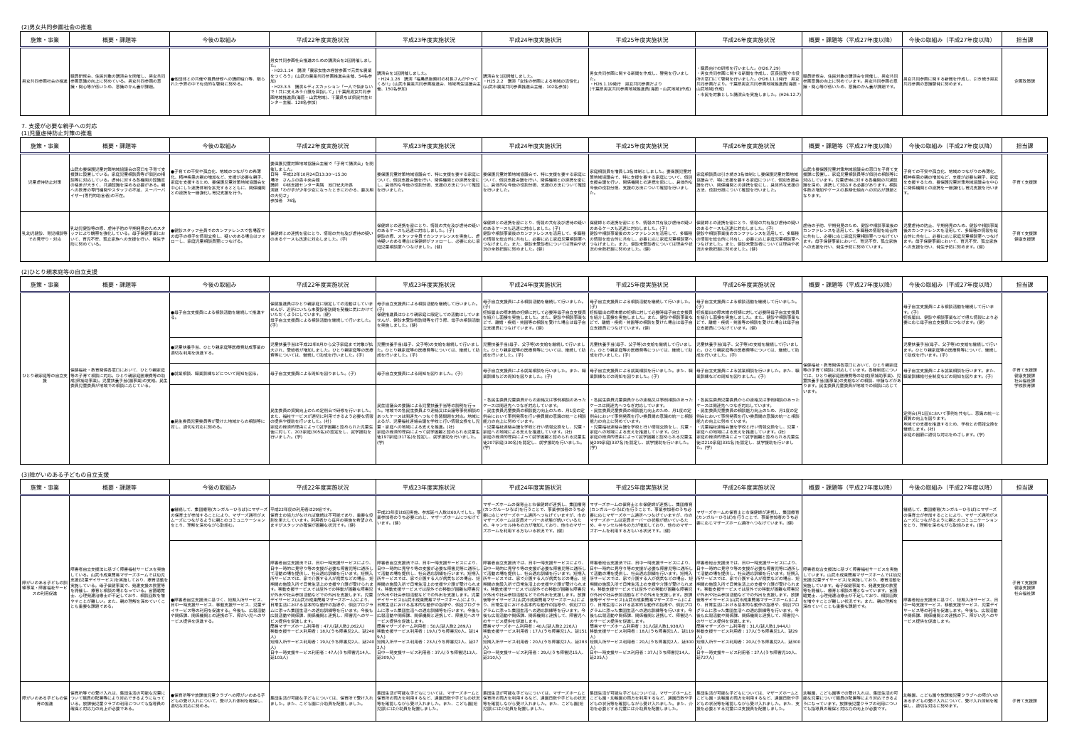(2)男女共同参画社会の推進
| 施策・事業 | 概要・課題等 | 今後の取組み | 平成22年度実施状況 | 平成23年度実施状況 | 平成24年度実施状況 | 平成25年度実施状況 | 平成26年度実施状況 | 概要・課題等（平成27年度以降） | 今後の取組み（平成27年度以降） | 担当課 |
| --- | --- | --- | --- | --- | --- | --- | --- | --- | --- | --- |
| 男女共同参画社会の推進 | 職員研修会、住民対象の講演会を開催し、男女共同参画意識の向上に努めている。男女共同参画の意識・関心等が低いため、意識のかん養が課題。 | ●他団体との共催や職員研修への講師紹介等、限られた予算の中で有効的な啓発に努める。 | 男女共同参画社会推進のための講演会を2回開催しました。 ・H23.1.14 講演「農家女性の経営参画で元気な農業をつくろう」(山武市農業共同参画推進会主催、54名参加) ・H23.3.5 講演＆ディスカッション「一人で悩まないで！共に支えあう介護を目指して」(千葉県男女共同参画地域推進員(海匝・山武地域)、千葉県ちば県民共生センター主催、128名参加) | 講演会を1回開催しました。 ・H24.1.28 講演「福島県飯舘村の村長さんがやってくる!!」(山武市農業共同参画推進会、地域再生協議会主催、150名参加) | 講演会を1回開催しました。 ・H25.2.2 講演「女性の参画による地域の活性化」 (山武市農業共同参画推進会主催、102名参加) | 男女共同参画に関する新聞を作成し、啓発を行いました。 ・H26.1.19発行 男女共同参画だより (千葉県男女共同参画地域推進員(海匝・山武地域)作成) | ・職員向けの研修を行いました。(H26.7.29) ・男女共同参画に関する新聞を作成し、区長回覧や市役所の窓口にて啓発を行いました。(H26.11.1発行 男女共同参画だより。千葉県男女共同参画地域推進員(海匝・山武地域)作成) ・市民を対象とした講演会を実施しました。(H26.12.7) | 職員研修会、住民対象の講演会を開催し、男女共同参画意識の向上に努めています。男女共同参画の意識・関心等が低いため、意識のかん養が課題です。 | 男女共同参画に関する新聞を作成し、引き続き男女共同参画の意識啓発に努めます。 | 企画政策課 |
7. 支援が必要な親子への対応
(1)児童虐待防止対策の推進
| 施策・事業 | 概要・課題等 | 今後の取組み | 平成22年度実施状況 | 平成23年度実施状況 | 平成24年度実施状況 | 平成25年度実施状況 | 平成26年度実施状況 | 概要・課題等（平成27年度以降） | 今後の取組み（平成27年度以降） | 担当課 |
| --- | --- | --- | --- | --- | --- | --- | --- | --- | --- | --- |
| 児童虐待防止対策 | 山武市要保護児童対策地域協議会の窓口を子育て支援課に設置している。家庭児童相談員等が個別の相談等に対応している。虐待に対する各機関の認識度の格差が大きく、共通認識を深める必要がある。親への教育の専門機関やスタッフの不足、スーパーバイザー(専門的助言者)の不在。 | ●子育ての不安や孤立化、地域のつながりの希薄化、精神疾患の親の増加など、支援が必要な親子、家庭を支援するため、要保護児童対策地域協議会を中心にした連携体制を拡充するとともに、関係機関との連携を一層強化し育児支援を行う。 | 要保護児童対策地域協議会主催で「子育て講演会」を開催しました。 日時 平成22年10月24日13:30～15:30 場所 さんぶの森中央会館 講師 中核支援センター夷隅 池口紀夫所長 演題「わが子が少年少女になったときにわかる、要次期の大切さ」 参加者 76名 | 要保護児童対策地域協議会で、特に支援を要する家庭について、個別支援会議を行い、関係機関との連携を密にし、具体的な今後の役割分担、支援の方法について確認を行いました。 | 要保護児童対策地域協議会で、特に支援を要する家庭について、個別支援会議を行い、関係機関との連携を密にし、具体的な今後の役割分担、支援の方法について確認を行いました。 | 家庭相談員を増員し3名体制としました。要保護児童対策地域協議会で、特に支援を要する家庭について、個別支援会議を行い、関係機関との連携を密にし、具体的な今後の役割分担、支援の方法について確認を行いました。 | 家庭相談員は引き続き3名体制とし要保護児童対策地域協議会で、特に支援を要する家庭について、個別支援会議を行い、関係機関との連携を密にし、具体的な支援の方法、役割分担について確認を行いました。 | 山武市要保護児童対策地域協議会の窓口を子育て支援課に設置し、家庭児童相談員等が個別の相談等に対応しています。児童虐待に対する各機関の共通認識を深め、連携して対応する必要があります。相談件数の増加やケースの長期化傾向への対応が課題となります。 | 子育ての不安や孤立化、地域のつながりの希薄化、精神疾患の親の増加など、支援が必要な親子、家庭を支援するため、要保護児童対策地域協議会を中心に関係機関との連携を一層強化し育児支援を行います。 | 子育て支援課 |
| 乳幼児健診、育児相談等での見守り・対応 | 乳幼児健診等の際、虐待予防の早期発見のためスタッフにより観察を強化している。母子保健事業において、育児不安、孤立家族への支援を行い、発生予防に努めている。 | ●健診スタッフ全員でのカンファレンスで各場面での母子の様子を情報交換し、疑いのある場合はフォローし、家庭児童相談員室につなげる。 | 保健師との連携を密にとり、情報の共有及び虐待の疑いのあるケースも迅速に対応しました。(子) | 保健師との連携を密にとり、情報の共有及び虐待の疑いのあるケースも迅速に対応しました。(子) 健診の際、スタッフ全員でカンファレンスを実施し、虐待疑いのある場合は保健師がフォローし、必要に応じ家庭児童相談室へつなげました。(健) | 保健師との連携を密にとり、情報の共有及び虐待の疑いのあるケースも迅速に対応しました。(子) 健診や相談事業後のカンファレンスを活用して、多職種の情報を総合的に共有し、必要に応じ家庭児童相談室へつなげました。また、健診未受診者については理由や状況の全数把握に努めました。(健) | 保健師との連携を密にとり、情報の共有及び虐待の疑いのあるケースも迅速に対応しました。(子) 健診や相談事業後のカンファレンスを活用して、多職種の情報を総合的に共有し、必要に応じ家庭児童相談室へつなげました。また、健診未受診者については理由や状況の全数把握に努めました。(健) | 保健師との連携を密にとり、情報の共有及び虐待の疑いのあるケースも迅速に対応しました。(子) 健診や相談事業後のカンファレンスを活用して、多職種の情報を総合的に共有し、必要に応じ家庭児童相談室へつなげました。また、健診未受診者については理由や状況の全数把握に努めました。(健) | 虐待の予防、早期発見のため、健診や相談事業後のカンファレンスを活用して、多職種の情報を総合的に共有し、必要に応じ家庭児童相談室へつなげています。母子保健事業において、育児不安、孤立家族への支援を行い、発生予防に努めています。 | 児童虐待の防止、早期発見のため、健診や相談事業後のカンファレンスを活用して、多職種の情報を総合的に共有し、必要に応じ家庭児童相談室へつなげます。母子保健事業において、育児不安、孤立家族への支援を行い、発生予防に努めます。(健) | 子育て支援課 健康支援課 |
(2)ひとり親家庭等の自立支援
| 施策・事業 | 概要・課題等 | 今後の取組み | 平成22年度実施状況 | 平成23年度実施状況 | 平成24年度実施状況 | 平成25年度実施状況 | 平成26年度実施状況 | 概要・課題等（平成27年度以降） | 今後の取組み（平成27年度以降） | 担当課 |
| --- | --- | --- | --- | --- | --- | --- | --- | --- | --- | --- |
| ひとり親家庭等の自立支援 | 保健福祉・教育関係各窓口において、ひとり親家庭等の子育て相談に対応。ひとり親家庭医療費等の助成(県補助事業)。児童扶養手当(国事業)の支給。民生委員児童委員が地域での相談に応じている。 | ●母子自立支援員による相談活動を継続して推進する。 | 保健推進員はひとり親家庭に限定しての活動はしていませんが、近所にいたら未受診者訪問を契機に気にかけていただくようにしています。(健) 母子自立支援員による相談活動を継続して行いました。(子) | 母子自立支援員による相談活動を継続して行いました。(子) 保健推進員はひとり親家庭に限定しての活動はしていませんが、健診未受診者訪問等を行う際、母子の相談活動を実施しました。(健) | 母子自立支援員による相談活動を継続して行いました。(子) 妊娠届出の際未婚の妊婦に対して必要時母子自立支援員を紹介し面接を実施しました。また、健診や相談事業などで、離婚・疾病・貧困等の相談を受けた場合は母子自立支援員につなげています。(健) | 母子自立支援員による相談活動を継続して行いました。(子) 妊娠届出の際未婚の妊婦に対して必要時母子自立支援員を紹介し面接を実施しました。また、健診や相談事業などで、離婚・疾病・貧困等の相談を受けた場合は母子自立支援員につなげています。(健) | 母子自立支援員による相談活動を継続して行いました。(子) 妊娠届出の際未婚の妊婦に対して必要時母子自立支援員を紹介し面接を実施しました。また、健診や相談事業などで、離婚・疾病・貧困等の相談を受けた場合は母子自立支援員につなげています。(健) | 保健福祉・教育関係各窓口において、ひとり親家庭等の子育て相談に対応しています。各種制度については、ひとり親家庭医療費等の助成(県補助事業)、児童扶養手当(国事業)の支給などの相談、申請などがあります。民生委員児童委員が地域での相談に応じています。 | 母子自立支援員による相談活動を継続して行います。(子) 妊娠届出、健診や相談事業などで得た情報により必要に応じ母子自立支援員につなげます。(健) | 子育て支援課 健康支援課 社会福祉課 学校教育課 |
| | | ●児童扶養手当、ひとり親家庭等医療費助成事業の適切な利用を促進する。 | 児童扶養手当は平成22年8月から父子家庭まで対象が拡大され、受給者が増加しました。ひとり親家庭等の医療費等については、継続して助成を行いました。(子) | 児童扶養手当(母子、父子等)の支給を継続して行いました。ひとり親家庭等の医療費等については、継続して助成を行いました。(子) | 児童扶養手当(母子、父子等)の支給を継続して行いました。ひとり親家庭等の医療費等については、継続して助成を行いました。(子) | 児童扶養手当(母子、父子等)の支給を継続して行いました。ひとり親家庭等の医療費等については、継続して助成を行いました。(子) | 児童扶養手当(母子、父子等)の支給を継続して行いました。ひとり親家庭等の医療費等については、継続して助成を行いました。(子) | | 児童扶養手当(母子、父子等)の支給を継続して行います。ひとり親家庭等の医療費等について、継続して助成を行います。(子) | |
| | | ●就業相談、職業訓練などについて周知を図る。 | 母子自立支援員による周知を図りました。(子) | 母子自立支援員による周知を図りました。(子) | 母子自立支援員による就業相談を行いました。また、職業訓練などの周知を図りました。(子) | 母子自立支援員による就業相談を行いました。また、職業訓練などの周知を図りました。(子) | 母子自立支援員による就業相談を行いました。また、職業訓練などの周知を図りました。(子) | | 母子自立支援員による就業相談を行います。また、職業訓練給付金制度などの周知を図ります。(子) | |
| | | ●民生委員児童委員等が受けた地域からの相談等に対し、適切な対応に努める。 | 民生委員の資質向上のため定例会で研修を行いました。また、福祉サービスが適切に利用できるよう必要な情報の提供や援助を行いました。(社) 家庭の経済的理由によって就学困難と認められた児童生徒に対して、203家庭(305名)の認定をし、就学援助を行いました。(学) | 民生協議会の要請による児童扶養手当等の説明を行った。地域での各民生委員より連絡又は会議等事例相談のあったケースは関連先へつなぐ各諸問題を対応。地域によるが、児童福祉連絡会議を学校と行い情報交換をし児童・家庭への地域による支えを推進。(社) 家庭の経済的理由によって就学困難と認められる児童生徒197家庭(317名)を認定し、就学援助を行いました。(学) | ・各民生委員児童委員からの連絡又は事例相談のあったケースは関連先へつなぎ対応しています。 ・民生委員児童委員の相談能力向上のため、月1度の定例会において事例発表を行い委員間の意識の統一と相談能力の向上に努めています。 ・児童福祉連絡会議を学校と行い情報交換をし、児童・家庭への地域による支えを推進しています。(社) 家庭の経済的理由によって就学困難と認められる児童生徒207家庭(330名)を認定し、就学援助を行いました。(学) | ・各民生委員児童委員からの連絡又は事例相談のあったケースは関連先へつなぎ対応しています。 ・民生委員児童委員の相談能力向上のため、月1度の定例会において事例発表を行い委員間の意識の統一と相談能力の向上に努めています。 ・児童福祉連絡会議を学校と行い情報交換をし、児童・家庭への地域による支えを推進しています。(社) 家庭の経済的理由によって就学困難と認められる児童生徒209家庭(337名)を認定し、就学援助を行いました。(学) | ・各民生委員児童委員からの連絡又は事例相談のあったケースは関連先へつなぎ対応しています。 ・民生委員児童委員の相談能力向上のため、月1度の定例会において事例発表を行い委員間の意識の統一と相談能力の向上に努めています。 ・児童福祉連絡会議を学校と行い情報交換をし、児童・家庭への地域による支えを推進しています。(社) 家庭の経済的理由によって就学困難と認められる児童生徒は210家庭(331名)を認定し、就学援助を行いました。(学) | | 定例会(月1回)において事例を共有し、意識の統一と資質の向上を図ります。 地域での支援を推進するため、学校との情報交換を継続します。(社) 家庭の困窮に適切な対応をめざします。(学) | |
(3)障がいのある子どもの自立支援
| 施策・事業 | 概要・課題等 | 今後の取組み | 平成22年度実施状況 | 平成23年度実施状況 | 平成24年度実施状況 | 平成25年度実施状況 | 平成26年度実施状況 | 概要・課題等（平成27年度以降） | 今後の取組み（平成27年度以降） | 担当課 |
| --- | --- | --- | --- | --- | --- | --- | --- | --- | --- | --- |
| 障がいのある子どもの訓練事業・障害福祉サービスの利用促進 | 障害者自立支援法に基づく障害福祉サービスを実施している。山武市成東簡易マザーズホームでは幼児支援(児童デイサービス)を実施しており、療育活動を実施している。母子保健事業で、発達支援の教室等を開催し、療育と相談の場となっている。言語聴覚士、心理発達治療士が不足しており、相談回数を増やすことが難しい。また、親の理解を深めていくことも重要な課題である。 | ●継続して、集団療育(カンガルーひろば)にマザーズの保育士が参加することにより、マザーズ通所がスムーズにつながるように親とのコミュニケーションをとり、理解を深めながら取組む。 | 平成22年度の利用者は29組です。 保育士の協力がなければ継続は不可能であり、重要な役割を果たしています。利用者から毎月の実施を希望されますがスタッフの確保が困難な状況です。(健) | 平成23年度は6回実施、参加延べ人数は60人でした。事業参加者のうち必要に応じ、マザーズホームにつなげています。(健) | マザーズホームの保育士と市保健師が連携し、集団療育(カンガルーひろば)を行うことで、事業参加者のうち必要に応じマザーズホーム通所へつなげていますが、市のマザーズホームは定員オーバーの状態が続いているため、キャンセル待ちの方が増加しており、他市のマザーズホームを利用する方もいる状況です。(健) | マザーズホームの保育士と市保健師が連携し、集団療育(カンガルーひろば)を行うことで、事業参加者のうち必要に応じマザーズホーム通所へつなげていますが、市のマザーズホームは定員オーバーの状態が続いているため、キャンセル待ちの方が増加しており、他市のマザーズホームを利用する方もいる状況です。(健) | マザーズホームの保育士と市保健師が連携し、集団療育(カンガルーひろば)を行うことで、事業参加者のうち必要に応じマザーズホーム通所へつなげています。(健) | 障害者総合支援法に基づく障害福祉サービスを実施しています。山武市成東簡易マザーズホームでは幼児支援(児童デイサービス)を実施しており、療育活動を実施しています。母子保健事業で、発達支援の教室等を開催し、療育と相談の場となっています。言語聴覚士、心理発達治療士が不足しており、相談回数を増やすことが難しい状況です。また、親の理解を深めていくことも重要な課題です。 | 継続して、集団療育(カンガルーひろば)にマザーズの保育士が参加することにより、マザーズ通所がスムーズにつながるように親とのコミュニケーションをとり、理解を深めながら取組みます。(健) | 子育て支援課 健康支援課 社会福祉課 |
| | | ●障害者自立支援法に基づく、短期入所サービス、日中一時支援サービス、移動支援サービス、児童デイサービス等の利用を促進する。今後も、広報活動や関係課、関係機関との連携の下、障がい児へのサービス提供を促進する。 | 障害者自立支援法では、日中一時支援サービスにより、日中一時的に見守り等の支援が必要な障害児等に通所して活動の場を提供し、社会適応訓練を行います。短期入所サービスでは、家で介護する人が病気などの場合、短期間の施設入所で日常生活上の支援や介護が受けられます。移動支援サービスでは屋外での移動が困難な障害児が外出や社会参加活動などでの外出を支援します。児童デイサービス(山武市成東簡易マザーズホーム)により、日常生活における基本的な動作の指導や、個別プログラムに添った集団生活への適応訓練等を行います。今後も広報活動や関係課、関係機関と連携し、障害児へのサービス提供を促進します。 簡易マザーズホーム利用者：47人(延人数2,062人) 移動支援サービス利用者：18人(うち障害児2人、延240人) 短期入所サービス利用者：19人(うち障害児2人、延240人) 日中一時支援サービス利用者：47人(うち障害児14人、延103人) | 障害者自立支援法では、日中一時支援サービスにより、日中一時的に見守り等の支援が必要な障害児等に通所して活動の場を提供し、社会適応訓練を行います。短期入所サービスでは、家で介護する人が病気などの場合、短期間の施設入所で日常生活上の支援や介護が受けられます。移動支援サービスでは屋外での移動が困難な障害児が外出や社会参加活動などでの外出を支援します。児童デイサービス(山武市成東簡易マザーズホーム)により、日常生活における基本的な動作の指導や、個別プログラムに添った集団生活への適応訓練等を行います。今後も広報活動や関係課、関係機関と連携して、障害児へのサービス提供を促進します。 簡易マザーズホーム利用者：50人(延人数2,289人) 移動支援サービス利用者：19人(うち障害児0人、延149人) 短期入所サービス利用者：23人(うち障害児2人、延272人) 日中一時支援サービス利用者：37人(うち障害児13人、延309人) | 障害者自立支援法では、日中一時支援サービスにより、日中一時的に見守り等の支援が必要な障害児等に通所して活動の場を提供し、社会適応訓練を行います。短期入所サービスでは、家で介護する人が病気などの場合、短期間の施設入所で日常生活上の支援や介護が受けられます。移動支援サービスでは屋外での移動が困難な障害児が外出や社会参加活動などでの外出を支援します。放課後等デイサービス(山武市成東簡易マザーズホーム)により、日常生活における基本的な動作の指導や、個別プログラムに添った集団生活への適応訓練等を行います。今後も広報活動や関係課、関係機関と連携して、障害児へのサービス提供を促進します。 簡易マザーズホーム利用者：40人(延人数2,226人) 移動支援サービス利用者：17人(うち障害児1人、延151人) 短期入所サービス利用者：20人(うち障害児2人、延283人) 日中一時支援サービス利用者：29人(うち障害児15人、延310人) | 障害者総合支援法では、日中一時支援サービスにより、日中一時的に見守り等の支援が必要な障害児等に通所して活動の場を提供し、社会適応訓練を行います。短期入所サービスでは、家で介護する人が病気などの場合、短期間の施設入所で日常生活上の支援や介護が受けられます。移動支援サービスでは屋外での移動が困難な障害児が外出や社会参加活動などでの外出を支援します。放課後等デイサービス(山武市成東簡易マザーズホーム)により、日常生活における基本的な動作の指導や、個別プログラムに添った集団生活への適応訓練等を行います。今後も広報活動や関係課、関係機関と連携して、障害児へのサービス提供を促進します。 簡易マザーズホーム利用者：31人(延人数1,938人) 移動支援サービス利用者：18人(うち障害児1人、延119人) 短期入所サービス利用者：20人(うち障害児2人、延300人) 日中一時支援サービス利用者：37人(うち障害児14人、延235人) | 障害者総合支援法では、日中一時支援サービスにより、日中一時的に見守り等の支援が必要な障害児等に通所して活動の場を提供し、社会適応訓練を行います。短期入所サービスでは、家で介護する人が病気などの場合、短期間の施設入所で日常生活上の支援や介護が受けられます。移動支援サービスでは屋外での移動が困難な障害児が外出や社会参加活動などでの外出を支援します。放課後等デイサービス(山武市成東簡易マザーズホーム)により、日常生活における基本的な動作の指導や、個別プログラムに添った集団生活への適応訓練等を行います。今後も広報活動や関係課、関係機関と連携して、障害児へのサービス提供を促進します。 簡易マザーズホーム利用者：31人(延人数1,944人) 移動支援サービス利用者：17人(うち障害児1人、延29人) 短期入所サービス利用者：20人(うち障害児2人、延300人) 日中一時支援サービス利用者：27人(うち障害児10人、延727人) | | 障害者総合支援法に基づく、短期入所サービス、日中一時支援サービス、移動支援サービス、児童デイサービス等の利用を促進します。今後も、広報活動や関係課、関係機関との連携の下、障がい児へのサービス提供を促進します。 | |
| 障がいのある子どもの保育の推進 | 保育所等での受け入れは、集団生活の可能な児童について職員の配置等により対応できるようになっている。放課後児童クラブの利用についても指導員の確保と対応力の向上が必要である。 | ●保育所等や放課後児童クラブへの障がいのある子どもの受け入れについて、受け入れ体制を確保し、適切な対応に努める。 | 集団生活が可能な子どもについては、保育所で受け入れました。また、こども園に介助員を配置しました。 | 集団生活が可能な子どもについては、マザーズホームと保育所の両方を利用するなど、通園日数や子どもの状況等を確認しながら受け入れました。また、こども園(短児部)には介助員を配置しました。 | 集団生活が可能な子どもについては、マザーズホームと保育所の両方を利用するなど、通園日数や子どもの状況等を確認しながら受け入れました。また、こども園(短児部)には介助員を配置しました。 | 集団生活が可能な子どもについては、マザーズホームとこども園・幼稚園の両方を利用するなど、通園日数や子どもの状況等を確認しながら受け入れました。また、介助を必要とする児童には介助員を配置しました。 | 集団生活が可能な子どもについては、マザーズホームとこども園・幼稚園の両方を利用するなど、通園日数や子どもの状況等を確認しながら受け入れました。また、支援を必要とする児童には支援員を配置しました。 | 幼稚園、こども園等での受け入れは、集団生活の可能な児童について職員の配置等により対応できるようになっています。放課後児童クラブの利用についても指導員の確保と対応力の向上が必要です。 | 幼稚園、こども園や放課後児童クラブへの障がいのある子どもの受け入れについて、受け入れ体制を確保し、適切な対応に努めます。 | 子育て支援課 |